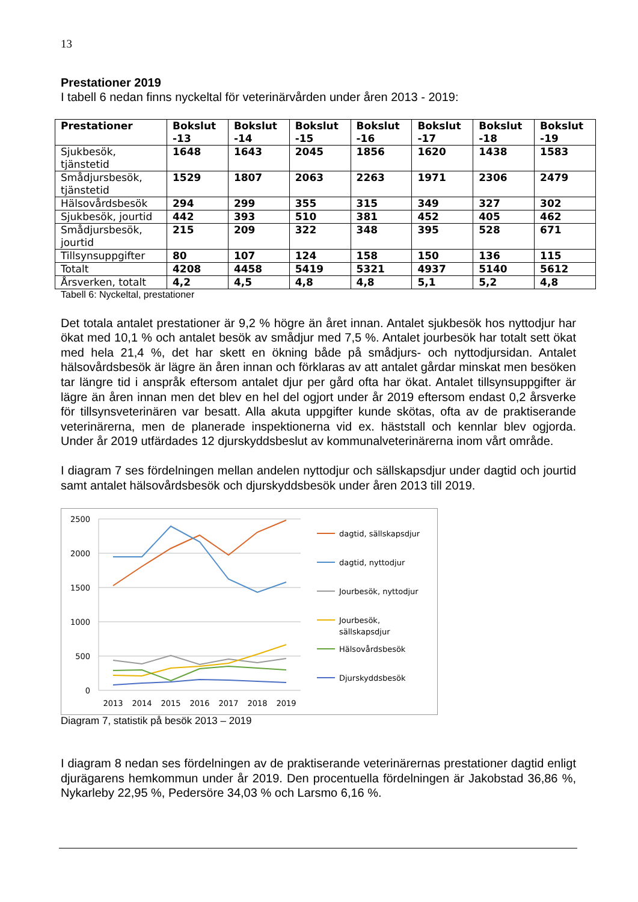13
Prestationer 2019
I tabell 6 nedan finns nyckeltal för veterinärvården under åren 2013 - 2019:
| Prestationer | Bokslut -13 | Bokslut -14 | Bokslut -15 | Bokslut -16 | Bokslut -17 | Bokslut -18 | Bokslut -19 |
| --- | --- | --- | --- | --- | --- | --- | --- |
| Sjukbesök, tjänstetid | 1648 | 1643 | 2045 | 1856 | 1620 | 1438 | 1583 |
| Smådjursbesök, tjänstetid | 1529 | 1807 | 2063 | 2263 | 1971 | 2306 | 2479 |
| Hälsovårdsbesök | 294 | 299 | 355 | 315 | 349 | 327 | 302 |
| Sjukbesök, jourtid | 442 | 393 | 510 | 381 | 452 | 405 | 462 |
| Smådjursbesök, jourtid | 215 | 209 | 322 | 348 | 395 | 528 | 671 |
| Tillsynsuppgifter | 80 | 107 | 124 | 158 | 150 | 136 | 115 |
| Totalt | 4208 | 4458 | 5419 | 5321 | 4937 | 5140 | 5612 |
| Årsverken, totalt | 4,2 | 4,5 | 4,8 | 4,8 | 5,1 | 5,2 | 4,8 |
Tabell 6: Nyckeltal, prestationer
Det totala antalet prestationer är 9,2 % högre än året innan. Antalet sjukbesök hos nyttodjur har ökat med 10,1 % och antalet besök av smådjur med 7,5 %. Antalet jourbesök har totalt sett ökat med hela 21,4 %, det har skett en ökning både på smådjurs- och nyttodjursidan. Antalet hälsovårdsbesök är lägre än åren innan och förklaras av att antalet gårdar minskat men besöken tar längre tid i anspråk eftersom antalet djur per gård ofta har ökat. Antalet tillsynsuppgifter är lägre än åren innan men det blev en hel del ogjort under år 2019 eftersom endast 0,2 årsverke för tillsynsveterinären var besatt. Alla akuta uppgifter kunde skötas, ofta av de praktiserande veterinärerna, men de planerade inspektionerna vid ex. häststall och kennlar blev ogjorda. Under år 2019 utfärdades 12 djurskyddsbeslut av kommunalveterinärerna inom vårt område.
I diagram 7 ses fördelningen mellan andelen nyttodjur och sällskapsdjur under dagtid och jourtid samt antalet hälsovårdsbesök och djurskyddsbesök under åren 2013 till 2019.
2500
2000
1500
1000
500
0
2013
2014
2015
2016
2017
2018
2019
dagtid, sällskapsdjur
dagtid, nyttodjur
Jourbesök, nyttodjur
Jourbesök,
sällskapsdjur
Hälsovårdsbesök
Djurskyddsbesök
Diagram 7, statistik på besök 2013 – 2019
I diagram 8 nedan ses fördelningen av de praktiserande veterinärernas prestationer dagtid enligt djurägarens hemkommun under år 2019. Den procentuella fördelningen är Jakobstad 36,86 %, Nykarleby 22,95 %, Pedersöre 34,03 % och Larsmo 6,16 %.